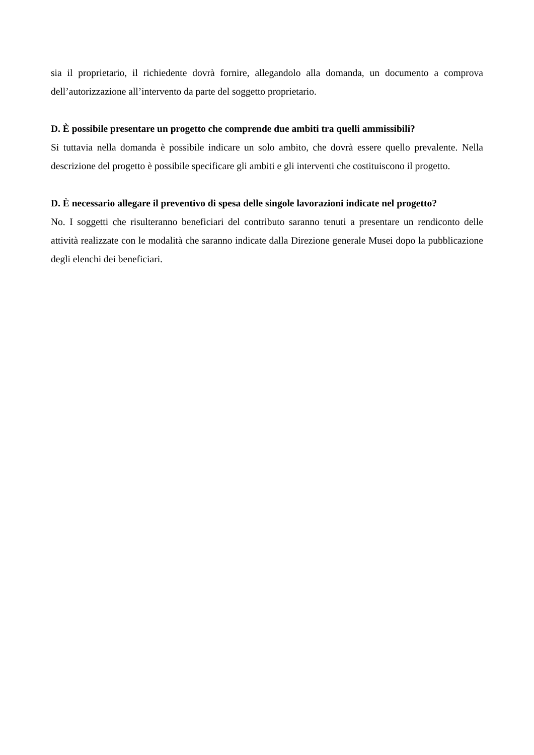sia il proprietario, il richiedente dovrà fornire, allegandolo alla domanda, un documento a comprova dell’autorizzazione all’intervento da parte del soggetto proprietario.
D. È possibile presentare un progetto che comprende due ambiti tra quelli ammissibili?
Si tuttavia nella domanda è possibile indicare un solo ambito, che dovrà essere quello prevalente. Nella descrizione del progetto è possibile specificare gli ambiti e gli interventi che costituiscono il progetto.
D. È necessario allegare il preventivo di spesa delle singole lavorazioni indicate nel progetto?
No. I soggetti che risulteranno beneficiari del contributo saranno tenuti a presentare un rendiconto delle attività realizzate con le modalità che saranno indicate dalla Direzione generale Musei dopo la pubblicazione degli elenchi dei beneficiari.